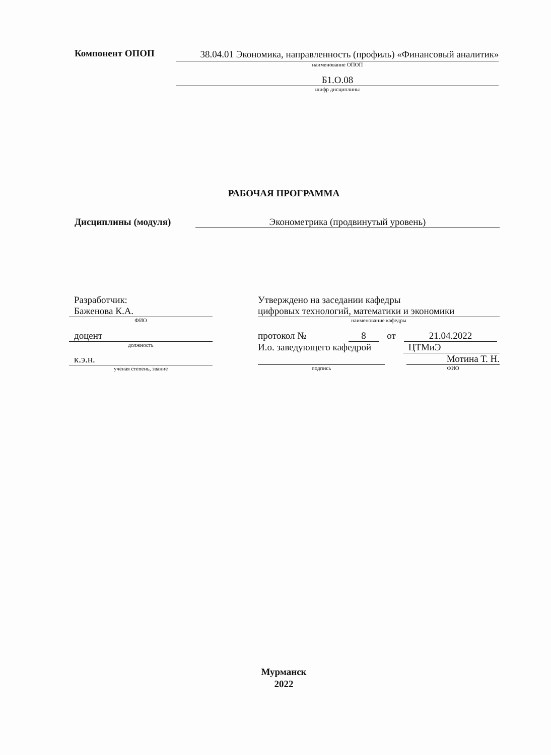Компонент ОПОП
38.04.01 Экономика, направленность (профиль) «Финансовый аналитик»
наименование ОПОП
Б1.О.08
шифр дисциплины
РАБОЧАЯ ПРОГРАММА
Дисциплины (модуля) Эконометрика (продвинутый уровень)
Разработчик:
Баженова К.А.
ФИО
доцент
должность
к.э.н.
ученая степень, звание
Утверждено на заседании кафедры
цифровых технологий, математики и экономики
наименование кафедры
протокол № 8 от 21.04.2022
И.о. заведующего кафедрой ЦТМиЭ
Мотина Т. Н.
подпись ФИО
Мурманск
2022